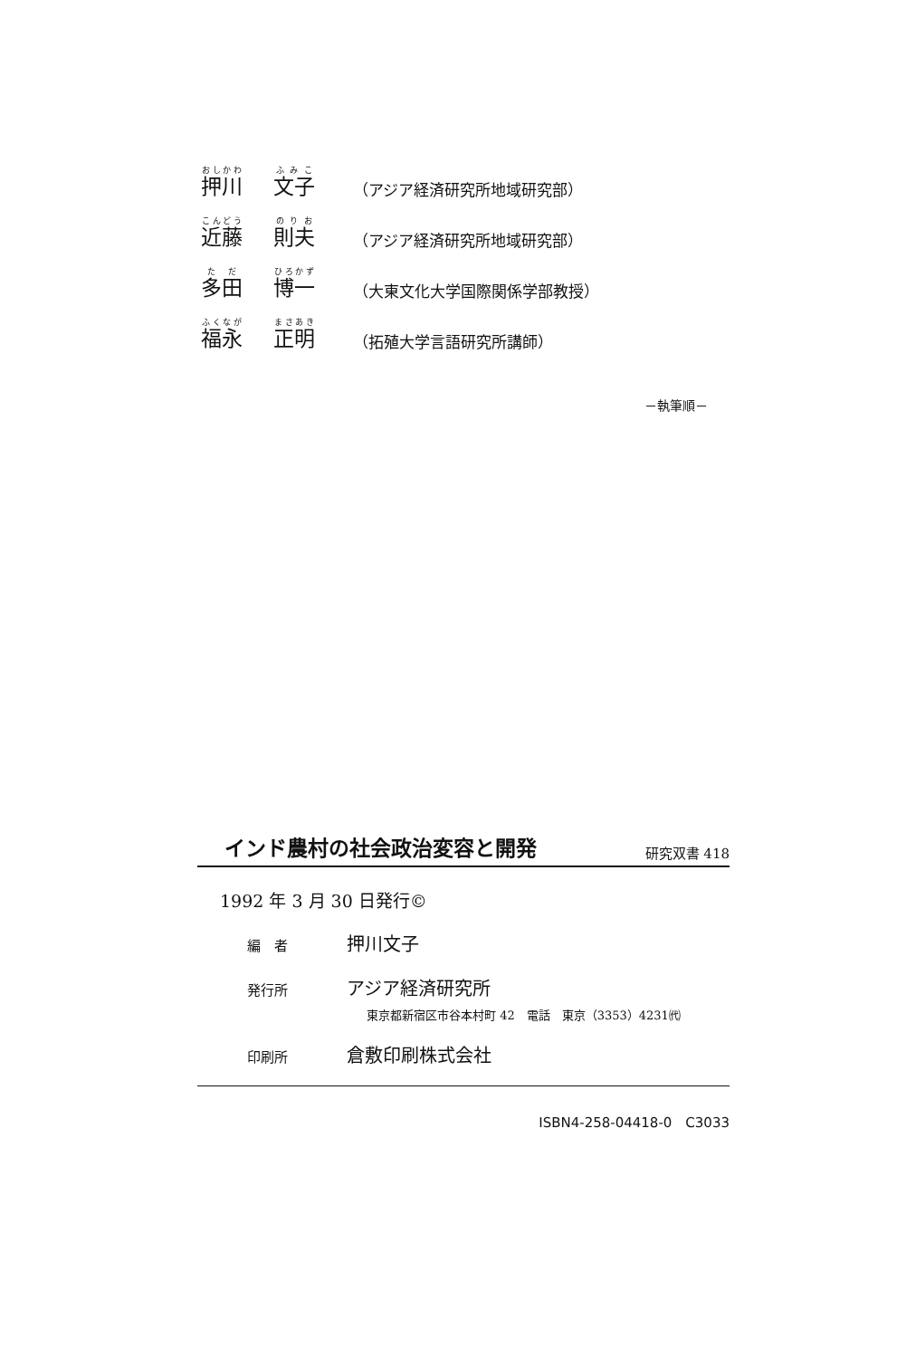押川
文子
（アジア経済研究所地域研究部）
近藤
則夫
（アジア経済研究所地域研究部）
多田
博一
（大東文化大学国際関係学部教授）
福永
正明
（拓殖大学言語研究所講師）
－執筆順－
インド農村の社会政治変容と開発
研究双書 418
1992 年 3 月 30 日発行©
編　者
押川文子
発行所
アジア経済研究所
東京都新宿区市谷本村町 42　電話　東京（3353）4231㈹
印刷所
倉敷印刷株式会社
ISBN4-258-04418-0　C3033